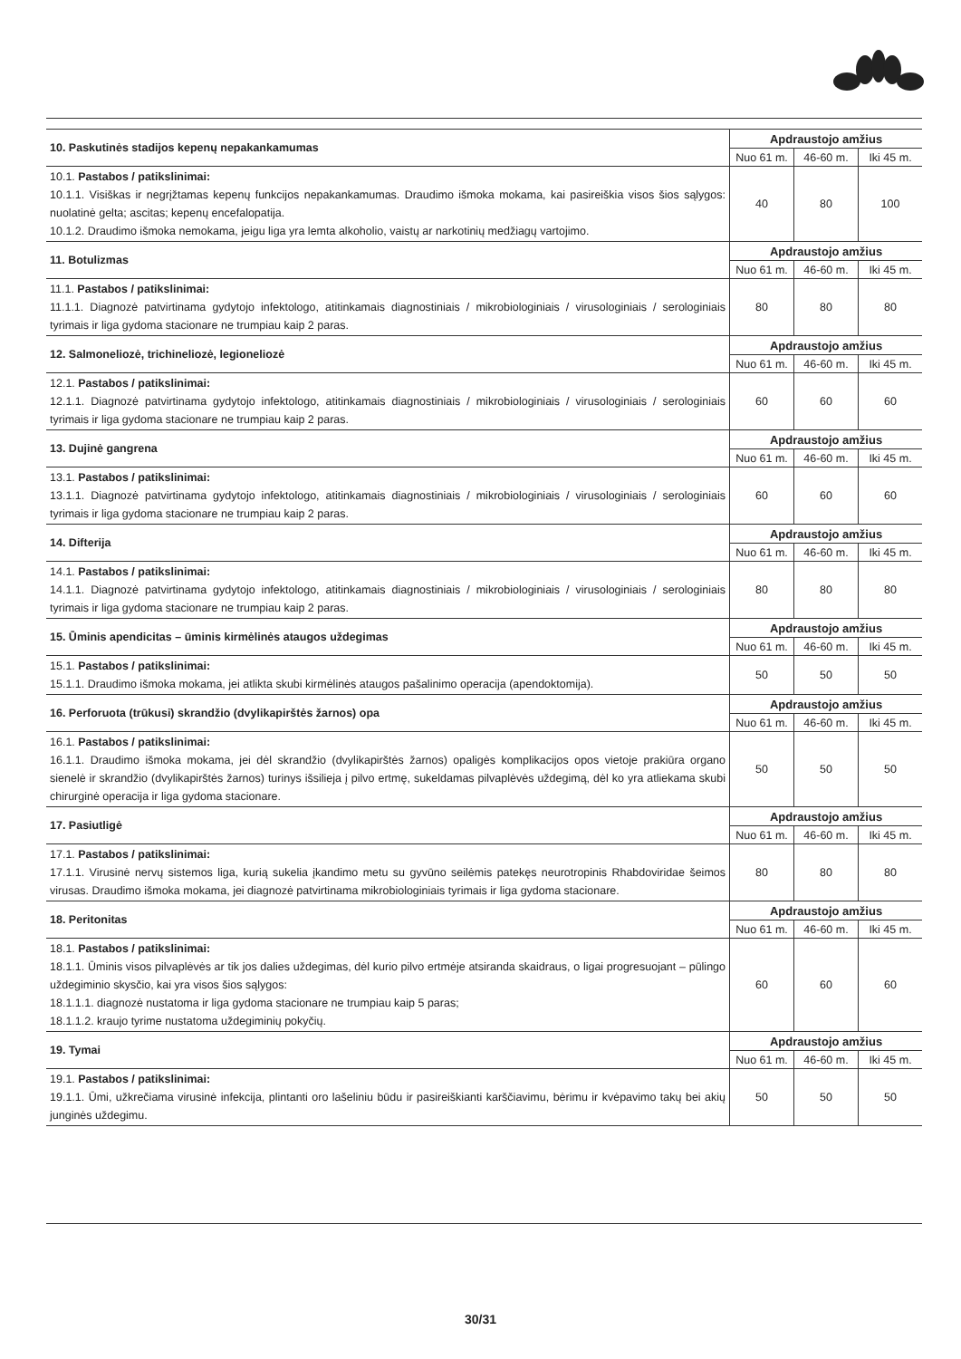| 10. Paskutinės stadijos kepenų nepakankamumas | Apdraustojo amžius | | |
| | Nuo 61 m. | 46-60 m. | Iki 45 m. |
| 10.1. Pastabos / patikslinimai: 10.1.1. Visiškas ir negrįžtamas kepenų funkcijos nepakankamumas. Draudimo išmoka mokama, kai pasireiškia visos šios sąlygos: nuolatinė gelta; ascitas; kepenų encefalopatija. 10.1.2. Draudimo išmoka nemokama, jeigu liga yra lemta alkoholio, vaistų ar narkotinių medžiagų vartojimo. | 40 | 80 | 100 |
| 11. Botulizmas | Apdraustojo amžius | | |
| | Nuo 61 m. | 46-60 m. | Iki 45 m. |
| 11.1. Pastabos / patikslinimai: 11.1.1. Diagnozė patvirtinama gydytojo infektologo, atitinkamais diagnostiniais / mikrobiologiniais / virusologiniais / serologiniais tyrimais ir liga gydoma stacionare ne trumpiau kaip 2 paras. | 80 | 80 | 80 |
| 12. Salmoneliozė, trichineliozė, legioneliozė | Apdraustojo amžius | | |
| | Nuo 61 m. | 46-60 m. | Iki 45 m. |
| 12.1. Pastabos / patikslinimai: 12.1.1. Diagnozė patvirtinama gydytojo infektologo, atitinkamais diagnostiniais / mikrobiologiniais / virusologiniais / serologiniais tyrimais ir liga gydoma stacionare ne trumpiau kaip 2 paras. | 60 | 60 | 60 |
| 13. Dujinė gangrena | Apdraustojo amžius | | |
| | Nuo 61 m. | 46-60 m. | Iki 45 m. |
| 13.1. Pastabos / patikslinimai: 13.1.1. Diagnozė patvirtinama gydytojo infektologo, atitinkamais diagnostiniais / mikrobiologiniais / virusologiniais / serologiniais tyrimais ir liga gydoma stacionare ne trumpiau kaip 2 paras. | 60 | 60 | 60 |
| 14. Difterija | Apdraustojo amžius | | |
| | Nuo 61 m. | 46-60 m. | Iki 45 m. |
| 14.1. Pastabos / patikslinimai: 14.1.1. Diagnozė patvirtinama gydytojo infektologo, atitinkamais diagnostiniais / mikrobiologiniais / virusologiniais / serologiniais tyrimais ir liga gydoma stacionare ne trumpiau kaip 2 paras. | 80 | 80 | 80 |
| 15. Ūminis apendicitas – ūminis kirmėlinės ataugos uždegimas | Apdraustojo amžius | | |
| | Nuo 61 m. | 46-60 m. | Iki 45 m. |
| 15.1. Pastabos / patikslinimai: 15.1.1. Draudimo išmoka mokama, jei atlikta skubi kirmėlinės ataugos pašalinimo operacija (apendoktomija). | 50 | 50 | 50 |
| 16. Perforuota (trūkusi) skrandžio (dvylikapirštės žarnos) opa | Apdraustojo amžius | | |
| | Nuo 61 m. | 46-60 m. | Iki 45 m. |
| 16.1. Pastabos / patikslinimai: 16.1.1. Draudimo išmoka mokama, jei dėl skrandžio (dvylikapirštės žarnos) opaligės komplikacijos opos vietoje prakiūra organo sienelė ir skrandžio (dvylikapirštės žarnos) turinys išsilieja į pilvo ertmę, sukeldamas pilvaplėvės uždegimą, dėl ko yra atliekama skubi chirurginė operacija ir liga gydoma stacionare. | 50 | 50 | 50 |
| 17. Pasiutligė | Apdraustojo amžius | | |
| | Nuo 61 m. | 46-60 m. | Iki 45 m. |
| 17.1. Pastabos / patikslinimai: 17.1.1. Virusinė nervų sistemos liga, kurią sukelia įkandimo metu su gyvūno seilėmis patekęs neurotropinis Rhabdoviridae šeimos virusas. Draudimo išmoka mokama, jei diagnozė patvirtinama mikrobiologiniais tyrimais ir liga gydoma stacionare. | 80 | 80 | 80 |
| 18. Peritonitas | Apdraustojo amžius | | |
| | Nuo 61 m. | 46-60 m. | Iki 45 m. |
| 18.1. Pastabos / patikslinimai: 18.1.1. Ūminis visos pilvaplėvės ar tik jos dalies uždegimas, dėl kurio pilvo ertmėje atsiranda skaidraus, o ligai progresuojant – pūlingo uždegiminio skysčio, kai yra visos šios sąlygos: 18.1.1.1. diagnozė nustatoma ir liga gydoma stacionare ne trumpiau kaip 5 paras; 18.1.1.2. kraujo tyrime nustatoma uždegiminių pokyčių. | 60 | 60 | 60 |
| 19. Tymai | Apdraustojo amžius | | |
| | Nuo 61 m. | 46-60 m. | Iki 45 m. |
| 19.1. Pastabos / patikslinimai: 19.1.1. Ūmi, užkrečiama virusinė infekcija, plintanti oro lašeliniu būdu ir pasireiškianti karščiavimu, bėrimu ir kvėpavimo takų bei akių junginės uždegimu. | 50 | 50 | 50 |
30/31